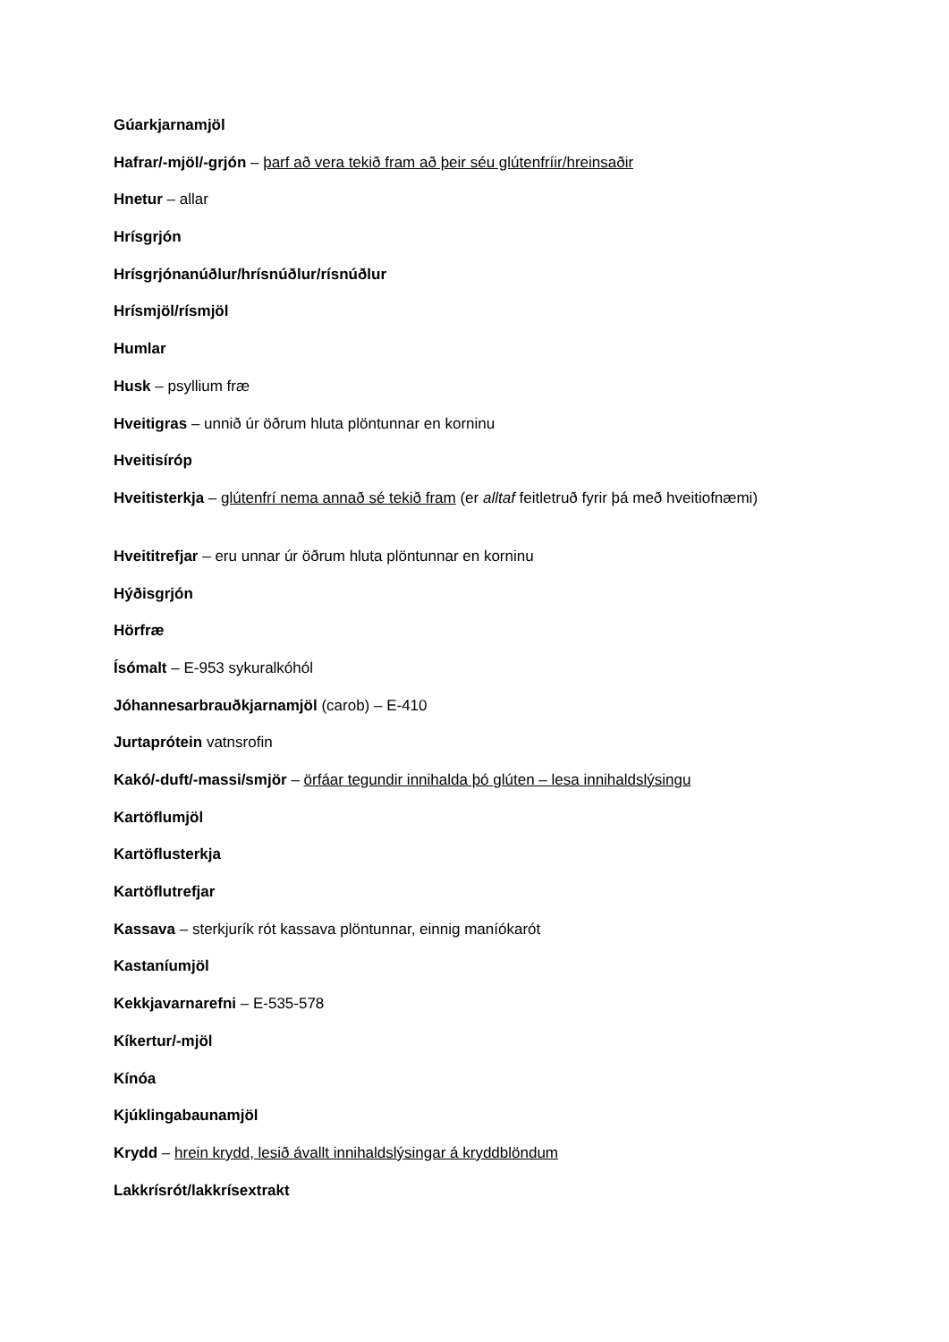Gúarkjarnamjöl
Hafrar/-mjöl/-grjón – þarf að vera tekið fram að þeir séu glútenfríir/hreinsaðir
Hnetur – allar
Hrísgrjón
Hrísgrjónanúðlur/hrísnúðlur/rísnúðlur
Hrísmjöl/rísmjöl
Humlar
Husk – psyllium fræ
Hveitigras – unnið úr öðrum hluta plöntunnar en korninu
Hveitisíróp
Hveitisterkja – glútenfrí nema annað sé tekið fram (er alltaf feitletruð fyrir þá með hveitiofnæmi)
Hveititrefjar – eru unnar úr öðrum hluta plöntunnar en korninu
Hýðisgrjón
Hörfræ
Ísómalt – E-953 sykuralkóhól
Jóhannesarbrauðkjarnamjöl (carob) – E-410
Jurtaprótein vatnsrofin
Kakó/-duft/-massi/smjör – örfáar tegundir innihalda þó glúten – lesa innihaldslýsingu
Kartöflumjöl
Kartöflusterkja
Kartöflutrefjar
Kassava – sterkjurík rót kassava plöntunnar, einnig maníókarót
Kastaníumjöl
Kekkjavarnarefni – E-535-578
Kíkertur/-mjöl
Kínóa
Kjúklingabaunamjöl
Krydd – hrein krydd, lesið ávallt innihaldslýsingar á kryddblöndum
Lakkrísrót/lakkrísextrakt